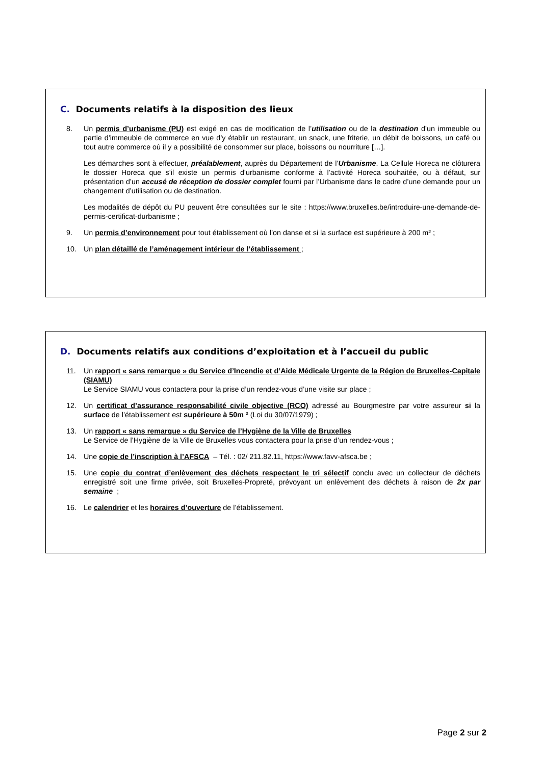C. Documents relatifs à la disposition des lieux
8. Un permis d’urbanisme (PU) est exigé en cas de modification de l’utilisation ou de la destination d’un immeuble ou partie d’immeuble de commerce en vue d’y établir un restaurant, un snack, une friterie, un débit de boissons, un café ou tout autre commerce où il y a possibilité de consommer sur place, boissons ou nourriture […].
Les démarches sont à effectuer, préalablement, auprès du Département de l’Urbanisme. La Cellule Horeca ne clôturera le dossier Horeca que s’il existe un permis d’urbanisme conforme à l’activité Horeca souhaitée, ou à défaut, sur présentation d’un accusé de réception de dossier complet fourni par l’Urbanisme dans le cadre d’une demande pour un changement d’utilisation ou de destination.
Les modalités de dépôt du PU peuvent être consultées sur le site : https://www.bruxelles.be/introduire-une-demande-de-permis-certificat-durbanisme ;
9. Un permis d’environnement pour tout établissement où l’on danse et si la surface est supérieure à 200 m² ;
10. Un plan détaillé de l’aménagement intérieur de l’établissement ;
D. Documents relatifs aux conditions d’exploitation et à l’accueil du public
11. Un rapport « sans remarque » du Service d’Incendie et d’Aide Médicale Urgente de la Région de Bruxelles-Capitale (SIAMU)
Le Service SIAMU vous contactera pour la prise d’un rendez-vous d’une visite sur place ;
12. Un certificat d’assurance responsabilité civile objective (RCO) adressé au Bourgmestre par votre assureur si la surface de l’établissement est supérieure à 50m ² (Loi du 30/07/1979) ;
13. Un rapport « sans remarque » du Service de l’Hygiène de la Ville de Bruxelles
Le Service de l’Hygiène de la Ville de Bruxelles vous contactera pour la prise d’un rendez-vous ;
14. Une copie de l’inscription à l’AFSCA – Tél. : 02/ 211.82.11, https://www.favv-afsca.be ;
15. Une copie du contrat d’enlèvement des déchets respectant le tri sélectif conclu avec un collecteur de déchets enregistré soit une firme privée, soit Bruxelles-Propreté, prévoyant un enlèvement des déchets à raison de 2x par semaine ;
16. Le calendrier et les horaires d’ouverture de l’établissement.
Page 2 sur 2